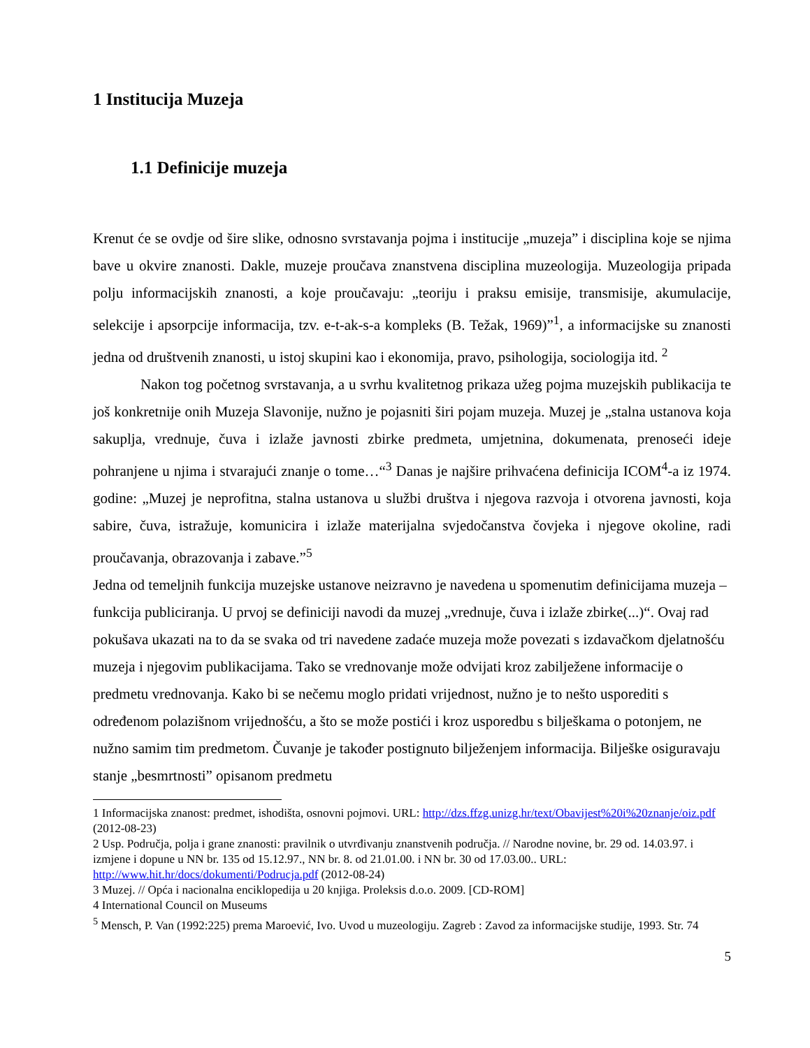1 Institucija Muzeja
1.1 Definicije muzeja
Krenut će se ovdje od šire slike, odnosno svrstavanja pojma i institucije „muzeja” i disciplina koje se njima bave u okvire znanosti. Dakle, muzeje proučava znanstvena disciplina muzeologija. Muzeologija pripada polju informacijskih znanosti, a koje proučavaju: „teoriju i praksu emisije, transmisije, akumulacije, selekcije i apsorpcije informacija, tzv. e-t-ak-s-a kompleks (B. Težak, 1969)”<sup>1</sup>, a informacijske su znanosti jedna od društvenih znanosti, u istoj skupini kao i ekonomija, pravo, psihologija, sociologija itd. <sup>2</sup>
Nakon tog početnog svrstavanja, a u svrhu kvalitetnog prikaza užeg pojma muzejskih publikacija te još konkretnije onih Muzeja Slavonije, nužno je pojasniti širi pojam muzeja. Muzej je „stalna ustanova koja sakuplja, vrednuje, čuva i izlaže javnosti zbirke predmeta, umjetnina, dokumenata, prenoseći ideje pohranjene u njima i stvarajući znanje o tome…“<sup>3</sup> Danas je najšire prihvaćena definicija ICOM<sup>4</sup>-a iz 1974. godine: „Muzej je neprofitna, stalna ustanova u službi društva i njegova razvoja i otvorena javnosti, koja sabire, čuva, istražuje, komunicira i izlaže materijalna svjedočanstva čovjeka i njegove okoline, radi proučavanja, obrazovanja i zabave.”<sup>5</sup>
Jedna od temeljnih funkcija muzejske ustanove neizravno je navedena u spomenutim definicijama muzeja – funkcija publiciranja. U prvoj se definiciji navodi da muzej „vrednuje, čuva i izlaže zbirke(...)“. Ovaj rad pokušava ukazati na to da se svaka od tri navedene zadaće muzeja može povezati s izdavačkom djelatnošću muzeja i njegovim publikacijama. Tako se vrednovanje može odvijati kroz zabilježene informacije o predmetu vrednovanja. Kako bi se nečemu moglo pridati vrijednost, nužno je to nešto usporediti s određenom polazišnom vrijednošću, a što se može postići i kroz usporedbu s bilješkama o potonjem, ne nužno samim tim predmetom. Čuvanje je također postignuto bilježenjem informacija. Bilješke osiguravaju stanje „besmrtnosti” opisanom predmetu
1 Informacijska znanost: predmet, ishodišta, osnovni pojmovi. URL: http://dzs.ffzg.unizg.hr/text/Obavijest%20i%20znanje/oiz.pdf (2012-08-23)
2 Usp. Područja, polja i grane znanosti: pravilnik o utvrđivanju znanstvenih područja. // Narodne novine, br. 29 od. 14.03.97. i izmjene i dopune u NN br. 135 od 15.12.97., NN br. 8. od 21.01.00. i NN br. 30 od 17.03.00.. URL: http://www.hit.hr/docs/dokumenti/Podrucja.pdf (2012-08-24)
3 Muzej. // Opća i nacionalna enciklopedija u 20 knjiga. Proleksis d.o.o. 2009. [CD-ROM]
4 International Council on Museums
<sup>5</sup> Mensch, P. Van (1992:225) prema Maroević, Ivo. Uvod u muzeologiju. Zagreb : Zavod za informacijske studije, 1993. Str. 74
5